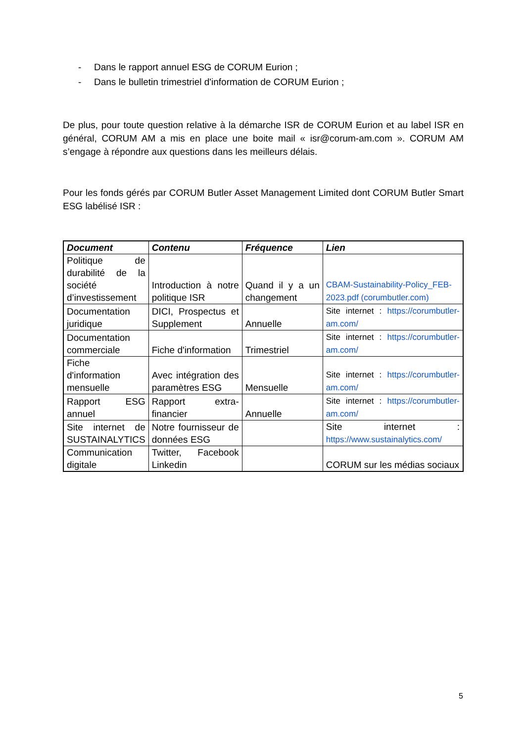- Dans le rapport annuel ESG de CORUM Eurion ;
- Dans le bulletin trimestriel d'information de CORUM Eurion ;
De plus, pour toute question relative à la démarche ISR de CORUM Eurion et au label ISR en général, CORUM AM a mis en place une boite mail « isr@corum-am.com ». CORUM AM s’engage à répondre aux questions dans les meilleurs délais.
Pour les fonds gérés par CORUM Butler Asset Management Limited dont CORUM Butler Smart ESG labélisé ISR :
| Document | Contenu | Fréquence | Lien |
| --- | --- | --- | --- |
| Politique de durabilité de la société d’investissement | Introduction à notre politique ISR | Quand il y a un changement | CBAM-Sustainability-Policy_FEB-2023.pdf (corumbutler.com) |
| Documentation juridique | DICI, Prospectus et Supplement | Annuelle | Site internet : https://corumbutler-am.com/ |
| Documentation commerciale | Fiche d'information | Trimestriel | Site internet : https://corumbutler-am.com/ |
| Fiche d'information mensuelle | Avec intégration des paramètres ESG | Mensuelle | Site internet : https://corumbutler-am.com/ |
| Rapport ESG annuel | Rapport extra-financier | Annuelle | Site internet : https://corumbutler-am.com/ |
| Site internet de SUSTAINALYTICS | Notre fournisseur de données ESG | | Site internet : https://www.sustainalytics.com/ |
| Communication digitale | Twitter, Facebook Linkedin | | CORUM sur les médias sociaux |
5